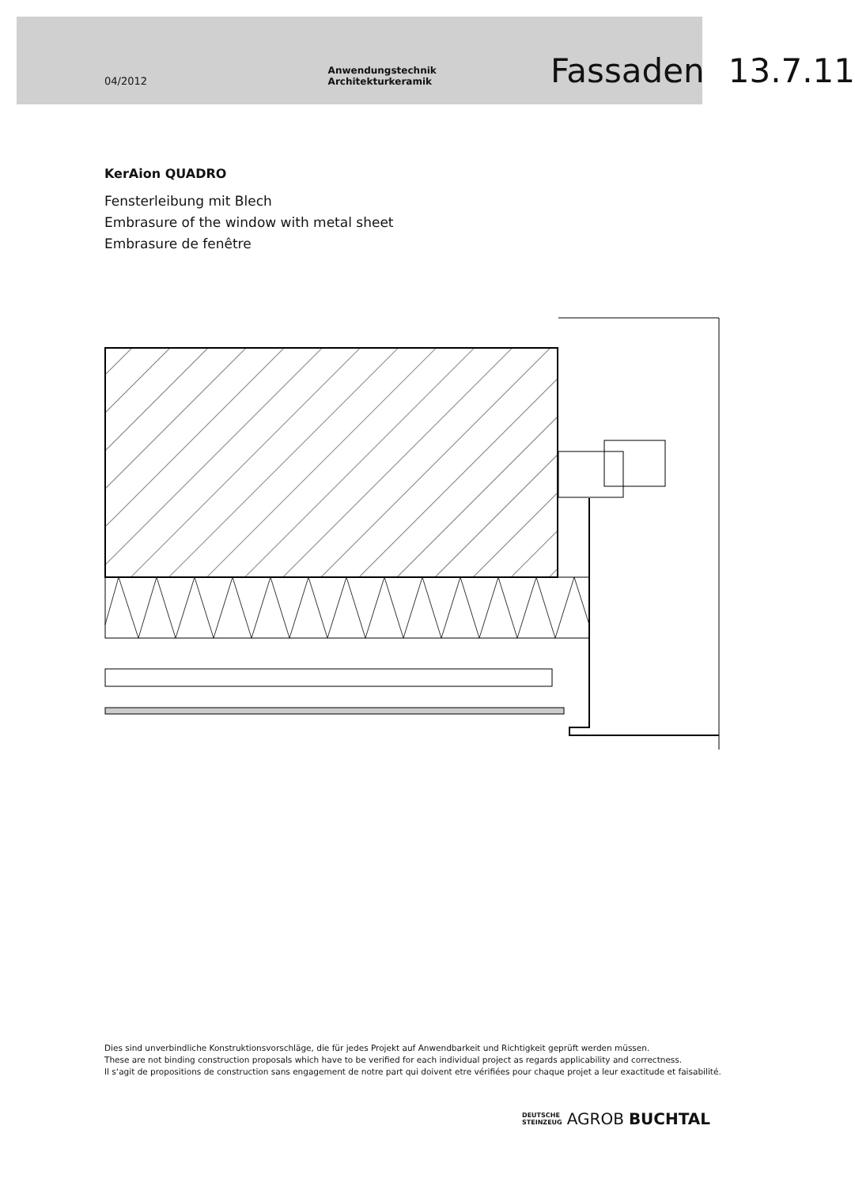04/2012 Anwendungstechnik Architekturkeramik Fassaden 13.7.11
KerAion QUADRO
Fensterleibung mit Blech
Embrasure of the window with metal sheet
Embrasure de fenêtre
Dies sind unverbindliche Konstruktionsvorschläge, die für jedes Projekt auf Anwendbarkeit und Richtigkeit geprüft werden müssen.
These are not binding construction proposals which have to be verified for each individual project as regards applicability and correctness.
Il s‘agit de propositions de construction sans engagement de notre part qui doivent etre vérifiées pour chaque projet a leur exactitude et faisabilité.
DEUTSCHE
STEINZEUG AGROB BUCHTAL